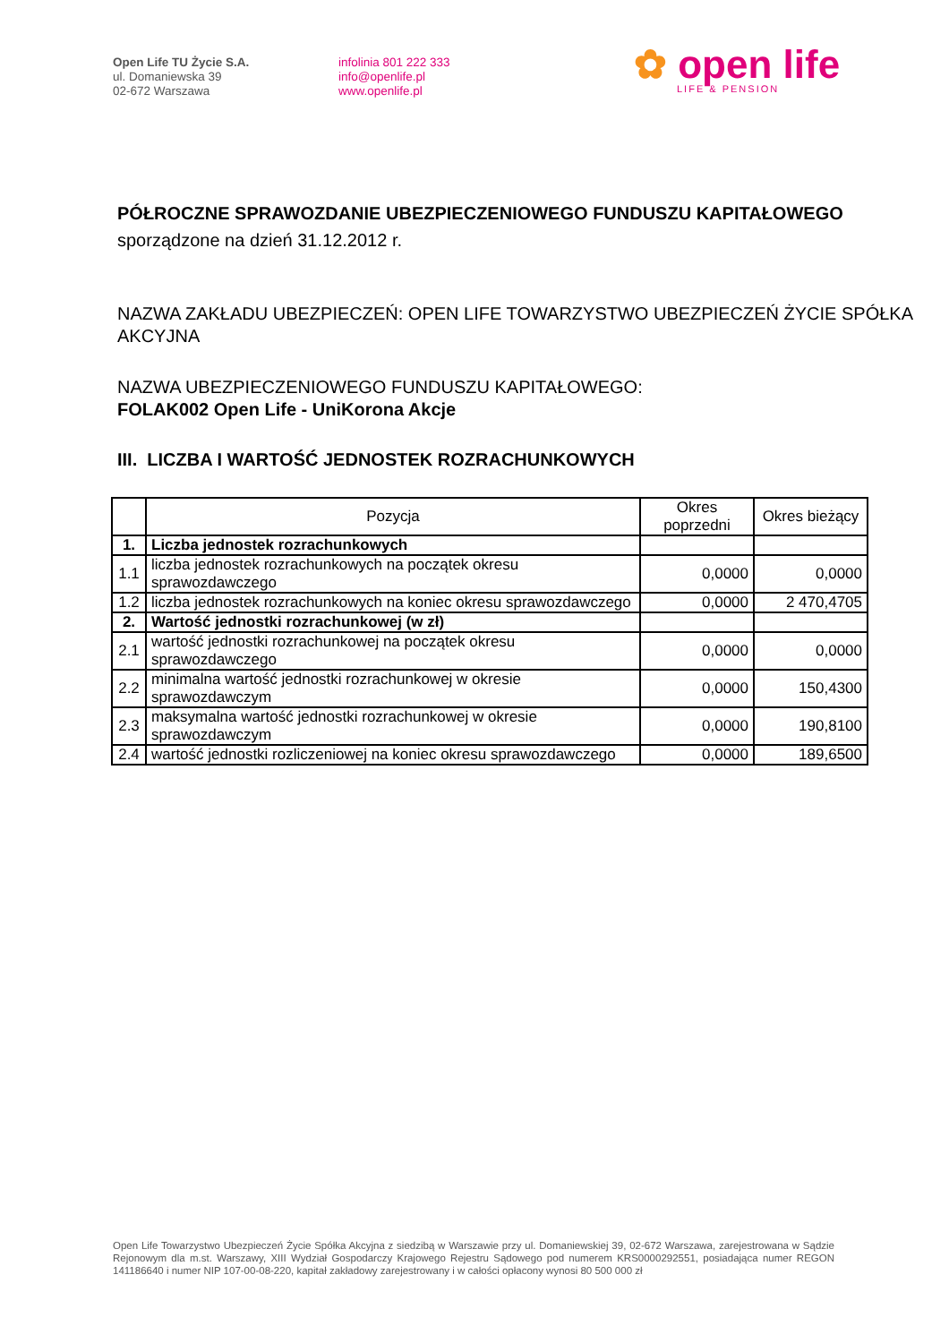Open Life TU Życie S.A.
ul. Domaniewska 39
02-672 Warszawa
infolinia 801 222 333
info@openlife.pl
www.openlife.pl
✿ open life
LIFE & PENSION
PÓŁROCZNE SPRAWOZDANIE UBEZPIECZENIOWEGO FUNDUSZU KAPITAŁOWEGO
sporządzone na dzień 31.12.2012 r.
NAZWA ZAKŁADU UBEZPIECZEŃ: OPEN LIFE TOWARZYSTWO UBEZPIECZEŃ ŻYCIE SPÓŁKA AKCYJNA
NAZWA UBEZPIECZENIOWEGO FUNDUSZU KAPITAŁOWEGO:
FOLAK002 Open Life - UniKorona Akcje
III. LICZBA I WARTOŚĆ JEDNOSTEK ROZRACHUNKOWYCH
| | Pozycja | Okres poprzedni | Okres bieżący |
| --- | --- | --- | --- |
| 1. | Liczba jednostek rozrachunkowych | | |
| 1.1 | liczba jednostek rozrachunkowych na początek okresu sprawozdawczego | 0,0000 | 0,0000 |
| 1.2 | liczba jednostek rozrachunkowych na koniec okresu sprawozdawczego | 0,0000 | 2 470,4705 |
| 2. | Wartość jednostki rozrachunkowej (w zł) | | |
| 2.1 | wartość jednostki rozrachunkowej na początek okresu sprawozdawczego | 0,0000 | 0,0000 |
| 2.2 | minimalna wartość jednostki rozrachunkowej w okresie sprawozdawczym | 0,0000 | 150,4300 |
| 2.3 | maksymalna wartość jednostki rozrachunkowej w okresie sprawozdawczym | 0,0000 | 190,8100 |
| 2.4 | wartość jednostki rozliczeniowej na koniec okresu sprawozdawczego | 0,0000 | 189,6500 |
Open Life Towarzystwo Ubezpieczeń Życie Spółka Akcyjna z siedzibą w Warszawie przy ul. Domaniewskiej 39, 02-672 Warszawa, zarejestrowana w Sądzie Rejonowym dla m.st. Warszawy, XIII Wydział Gospodarczy Krajowego Rejestru Sądowego pod numerem KRS0000292551, posiadająca numer REGON 141186640 i numer NIP 107-00-08-220, kapitał zakładowy zarejestrowany i w całości opłacony wynosi 80 500 000 zł